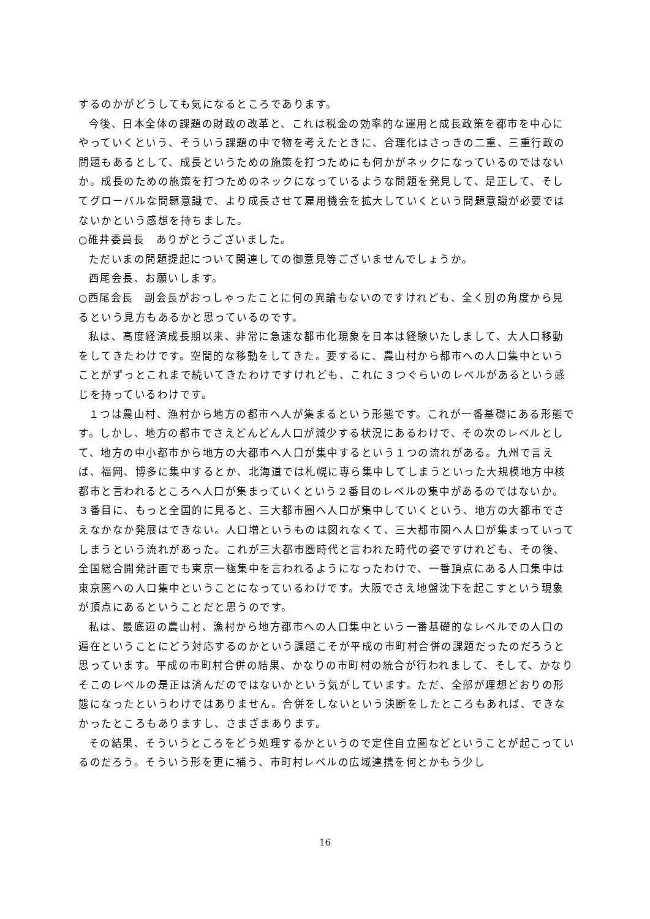するのかがどうしても気になるところであります。
今後、日本全体の課題の財政の改革と、これは税金の効率的な運用と成長政策を都市を中心にやっていくという、そういう課題の中で物を考えたときに、合理化はさっきの二重、三重行政の問題もあるとして、成長というための施策を打つためにも何かがネックになっているのではないか。成長のための施策を打つためのネックになっているような問題を発見して、是正して、そしてグローバルな問題意識で、より成長させて雇用機会を拡大していくという問題意識が必要ではないかという感想を持ちました。
○碓井委員長　ありがとうございました。
ただいまの問題提起について関連しての御意見等ございませんでしょうか。
西尾会長、お願いします。
○西尾会長　副会長がおっしゃったことに何の異論もないのですけれども、全く別の角度から見るという見方もあるかと思っているのです。
私は、高度経済成長期以来、非常に急速な都市化現象を日本は経験いたしまして、大人口移動をしてきたわけです。空間的な移動をしてきた。要するに、農山村から都市への人口集中ということがずっとこれまで続いてきたわけですけれども、これに３つぐらいのレベルがあるという感じを持っているわけです。
１つは農山村、漁村から地方の都市へ人が集まるという形態です。これが一番基礎にある形態です。しかし、地方の都市でさえどんどん人口が減少する状況にあるわけで、その次のレベルとして、地方の中小都市から地方の大都市へ人口が集中するという１つの流れがある。九州で言えば、福岡、博多に集中するとか、北海道では札幌に専ら集中してしまうといった大規模地方中核都市と言われるところへ人口が集まっていくという２番目のレベルの集中があるのではないか。３番目に、もっと全国的に見ると、三大都市圏へ人口が集中していくという、地方の大都市でさえなかなか発展はできない。人口増というものは図れなくて、三大都市圏へ人口が集まっていってしまうという流れがあった。これが三大都市圏時代と言われた時代の姿ですけれども、その後、全国総合開発計画でも東京一極集中を言われるようになったわけで、一番頂点にある人口集中は東京圏への人口集中ということになっているわけです。大阪でさえ地盤沈下を起こすという現象が頂点にあるということだと思うのです。
私は、最底辺の農山村、漁村から地方都市への人口集中という一番基礎的なレベルでの人口の遍在ということにどう対応するのかという課題こそが平成の市町村合併の課題だったのだろうと思っています。平成の市町村合併の結果、かなりの市町村の統合が行われまして、そして、かなりそこのレベルの是正は済んだのではないかという気がしています。ただ、全部が理想どおりの形態になったというわけではありません。合併をしないという決断をしたところもあれば、できなかったところもありますし、さまざまあります。
その結果、そういうところをどう処理するかというので定住自立圏などということが起こっているのだろう。そういう形を更に補う、市町村レベルの広域連携を何とかもう少し
16